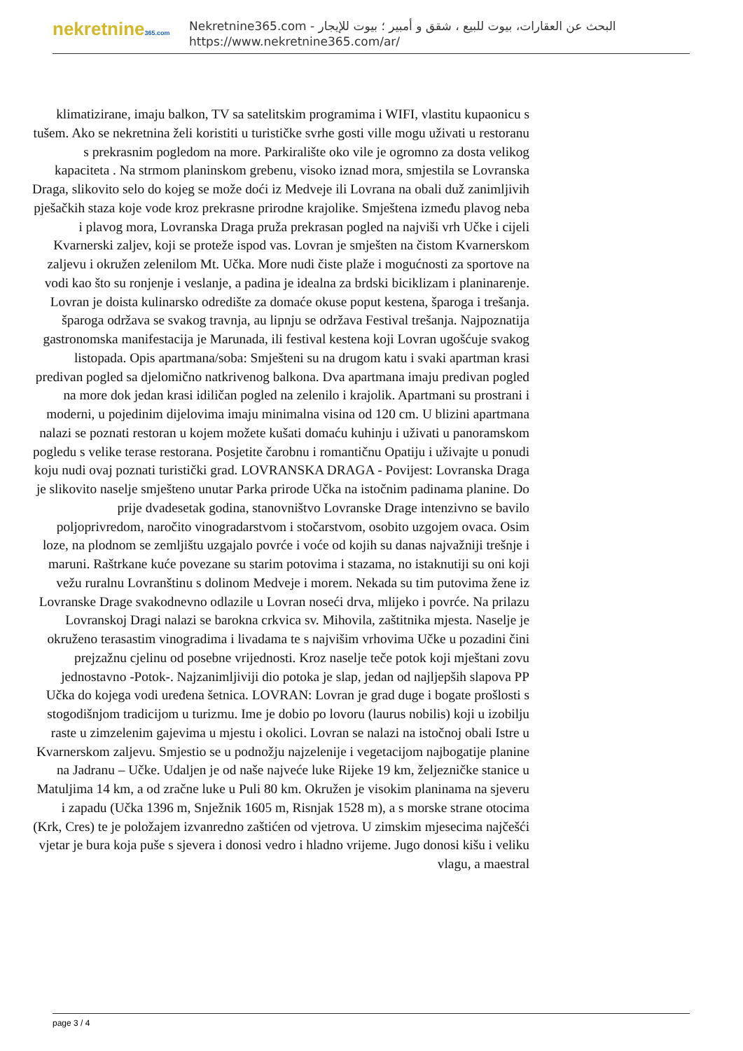nekretnine365.com
البحث عن العقارات، بيوت للبيع ، شقق و أمبير ؛ بيوت للإيجار - Nekretnine365.com
https://www.nekretnine365.com/ar/
klimatizirane, imaju balkon, TV sa satelitskim programima i WIFI, vlastitu kupaonicu s tušem. Ako se nekretnina želi koristiti u turističke svrhe gosti ville mogu uživati u restoranu s prekrasnim pogledom na more. Parkiralište oko vile je ogromno za dosta velikog kapaciteta . Na strmom planinskom grebenu, visoko iznad mora, smjestila se Lovranska Draga, slikovito selo do kojeg se može doći iz Medveje ili Lovrana na obali duž zanimljivih pješačkih staza koje vode kroz prekrasne prirodne krajolike. Smještena između plavog neba i plavog mora, Lovranska Draga pruža prekrasan pogled na najviši vrh Učke i cijeli Kvarnerski zaljev, koji se proteže ispod vas. Lovran je smješten na čistom Kvarnerskom zaljevu i okružen zelenilom Mt. Učka. More nudi čiste plaže i mogućnosti za sportove na vodi kao što su ronjenje i veslanje, a padina je idealna za brdski biciklizam i planinarenje. Lovran je doista kulinarsko odredište za domaće okuse poput kestena, šparoga i trešanja. šparoga održava se svakog travnja, au lipnju se održava Festival trešanja. Najpoznatija gastronomska manifestacija je Marunada, ili festival kestena koji Lovran ugošćuje svakog listopada. Opis apartmana/soba: Smješteni su na drugom katu i svaki apartman krasi predivan pogled sa djelomično natkrivenog balkona. Dva apartmana imaju predivan pogled na more dok jedan krasi idiličan pogled na zelenilo i krajolik. Apartmani su prostrani i moderni, u pojedinim dijelovima imaju minimalna visina od 120 cm. U blizini apartmana nalazi se poznati restoran u kojem možete kušati domaću kuhinju i uživati u panoramskom pogledu s velike terase restorana. Posjetite čarobnu i romantičnu Opatiju i uživajte u ponudi koju nudi ovaj poznati turistički grad. LOVRANSKA DRAGA - Povijest: Lovranska Draga je slikovito naselje smješteno unutar Parka prirode Učka na istočnim padinama planine. Do prije dvadesetak godina, stanovništvo Lovranske Drage intenzivno se bavilo poljoprivredom, naročito vinogradarstvom i stočarstvom, osobito uzgojem ovaca. Osim loze, na plodnom se zemljištu uzgajalo povrće i voće od kojih su danas najvažniji trešnje i maruni. Raštrkane kuće povezane su starim potovima i stazama, no istaknutiji su oni koji vežu ruralnu Lovranštinu s dolinom Medveje i morem. Nekada su tim putovima žene iz Lovranske Drage svakodnevno odlazile u Lovran noseći drva, mlijeko i povrće. Na prilazu Lovranskoj Dragi nalazi se barokna crkvica sv. Mihovila, zaštitnika mjesta. Naselje je okruženo terasastim vinogradima i livadama te s najvišim vrhovima Učke u pozadini čini prejzažnu cjelinu od posebne vrijednosti. Kroz naselje teče potok koji mještani zovu jednostavno -Potok-. Najzanimljiviji dio potoka je slap, jedan od najljepših slapova PP Učka do kojega vodi uređena šetnica. LOVRAN: Lovran je grad duge i bogate prošlosti s stogodišnjom tradicijom u turizmu. Ime je dobio po lovoru (laurus nobilis) koji u izobilju raste u zimzelenim gajevima u mjestu i okolici. Lovran se nalazi na istočnoj obali Istre u Kvarnerskom zaljevu. Smjestio se u podnožju najzelenije i vegetacijom najbogatije planine na Jadranu – Učke. Udaljen je od naše najveće luke Rijeke 19 km, željezničke stanice u Matuljima 14 km, a od zračne luke u Puli 80 km. Okružen je visokim planinama na sjeveru i zapadu (Učka 1396 m, Snježnik 1605 m, Risnjak 1528 m), a s morske strane otocima (Krk, Cres) te je položajem izvanredno zaštićen od vjetrova. U zimskim mjesecima najčešći vjetar je bura koja puše s sjevera i donosi vedro i hladno vrijeme. Jugo donosi kišu i veliku vlagu, a maestral
page 3 / 4